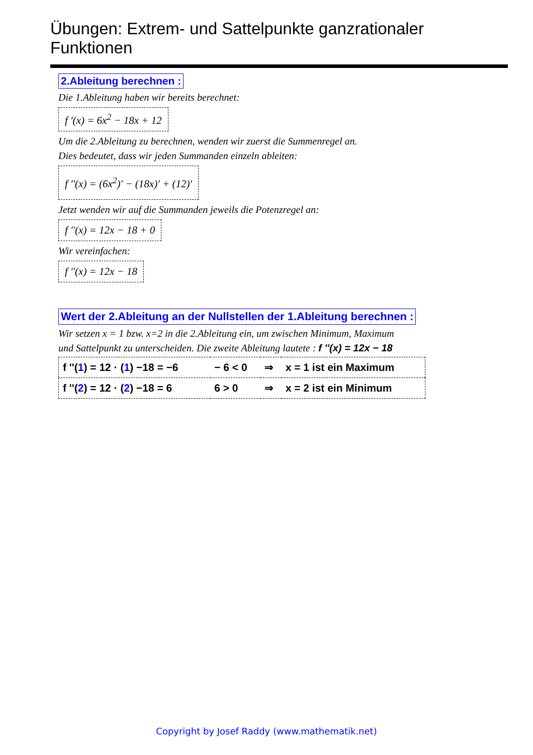Übungen: Extrem- und Sattelpunkte ganzrationaler Funktionen
2.Ableitung berechnen :
Die 1.Ableitung haben wir bereits berechnet:
f '(x) = 6x<sup>2</sup> − 18x + 12
Um die 2.Ableitung zu berechnen, wenden wir zuerst die Summenregel an.
Dies bedeutet, dass wir jeden Summanden einzeln ableiten:
f ''(x) = (6x<sup>2</sup>)′ − (18x)′ + (12)′
Jetzt wenden wir auf die Summanden jeweils die Potenzregel an:
f ''(x) = 12x − 18 + 0
Wir vereinfachen:
f ''(x) = 12x − 18
Wert der 2.Ableitung an der Nullstellen der 1.Ableitung berechnen :
Wir setzen x = 1 bzw. x=2 in die 2.Ableitung ein, um zwischen Minimum, Maximum
und Sattelpunkt zu unterscheiden. Die zweite Ableitung lautete : f ''(x) = 12x − 18
| f ''( 1 ) = 12 · ( 1 ) −18 = −6 | − 6 < 0 | ⇒ | x = 1 ist ein Maximum |
| f ''( 2 ) = 12 · ( 2 ) −18 = 6 | 6 > 0 | ⇒ | x = 2 ist ein Minimum |
Copyright by Josef Raddy (www.mathematik.net)